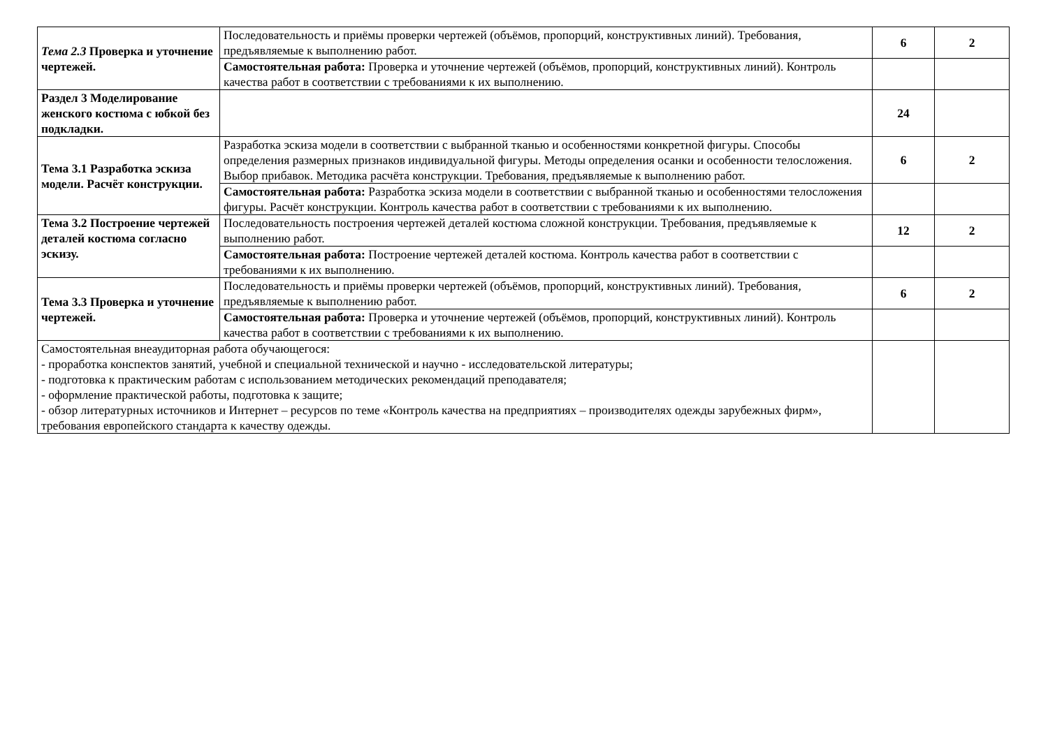| Тема 2.3 Проверка и уточнение чертежей. | Последовательность и приёмы проверки чертежей (объёмов, пропорций, конструктивных линий). Требования, предъявляемые к выполнению работ. | 6 | 2 |
| | Самостоятельная работа: Проверка и уточнение чертежей (объёмов, пропорций, конструктивных линий). Контроль качества работ в соответствии с требованиями к их выполнению. | | |
| Раздел 3 Моделирование женского костюма с юбкой без подкладки. | | 24 | |
| Тема 3.1 Разработка эскиза модели. Расчёт конструкции. | Разработка эскиза модели в соответствии с выбранной тканью и особенностями конкретной фигуры. Способы определения размерных признаков индивидуальной фигуры. Методы определения осанки и особенности телосложения. Выбор прибавок. Методика расчёта конструкции. Требования, предъявляемые к выполнению работ. | 6 | 2 |
| | Самостоятельная работа: Разработка эскиза модели в соответствии с выбранной тканью и особенностями телосложения фигуры. Расчёт конструкции. Контроль качества работ в соответствии с требованиями к их выполнению. | | |
| Тема 3.2 Построение чертежей деталей костюма согласно эскизу. | Последовательность построения чертежей деталей костюма сложной конструкции. Требования, предъявляемые к выполнению работ. | 12 | 2 |
| | Самостоятельная работа: Построение чертежей деталей костюма. Контроль качества работ в соответствии с требованиями к их выполнению. | | |
| Тема 3.3 Проверка и уточнение чертежей. | Последовательность и приёмы проверки чертежей (объёмов, пропорций, конструктивных линий). Требования, предъявляемые к выполнению работ. | 6 | 2 |
| | Самостоятельная работа: Проверка и уточнение чертежей (объёмов, пропорций, конструктивных линий). Контроль качества работ в соответствии с требованиями к их выполнению. | | |
| Самостоятельная внеаудиторная работа обучающегося: - проработка конспектов занятий, учебной и специальной технической и научно - исследовательской литературы; - подготовка к практическим работам с использованием методических рекомендаций преподавателя; - оформление практической работы, подготовка к защите; - обзор литературных источников и Интернет – ресурсов по теме «Контроль качества на предприятиях – производителях одежды зарубежных фирм», требования европейского стандарта к качеству одежды. | | | |